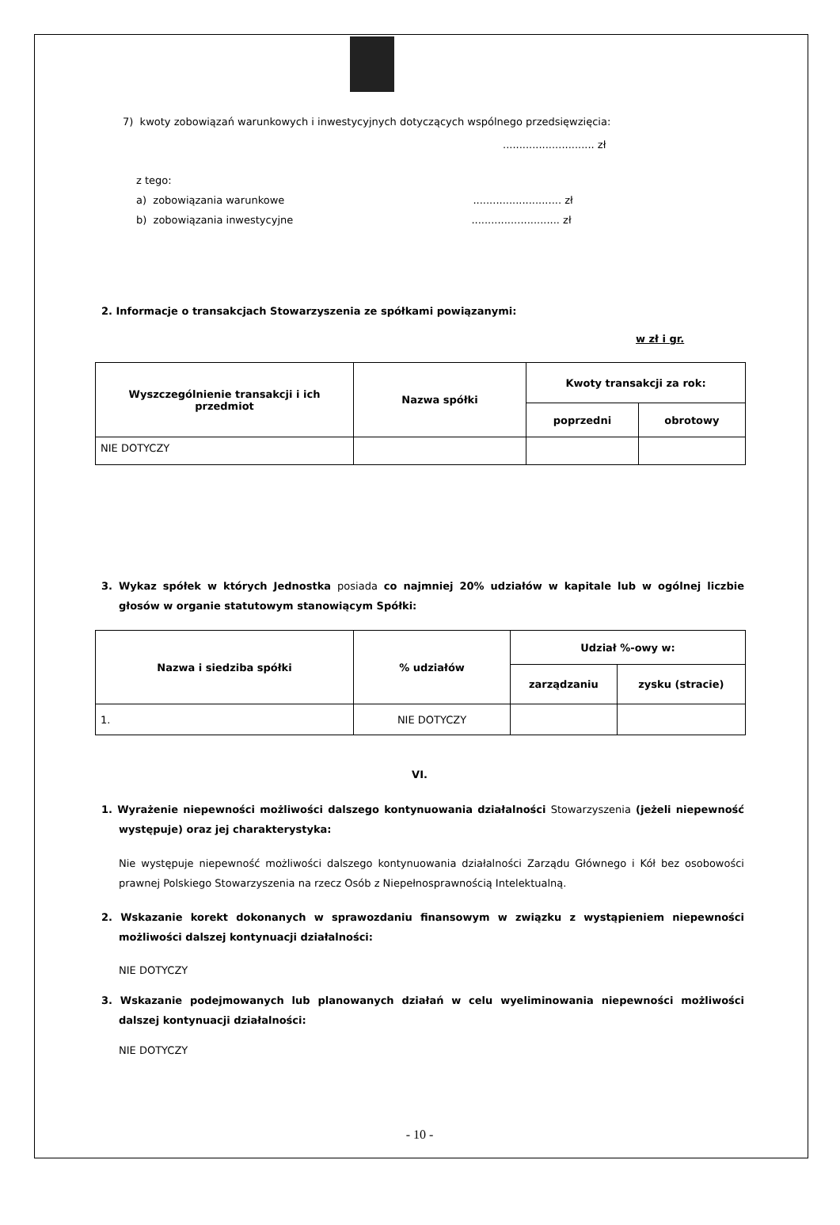7) kwoty zobowiązań warunkowych i inwestycyjnych dotyczących wspólnego przedsięwzięcia:
............................ zł
z tego:
a) zobowiązania warunkowe ........................... zł
b) zobowiązania inwestycyjne ........................... zł
2. Informacje o transakcjach Stowarzyszenia ze spółkami powiązanymi:
w zł i gr.
| Wyszczególnienie transakcji i ich przedmiot | Nazwa spółki | Kwoty transakcji za rok: | |
| --- | --- | --- | --- |
| | | poprzedni | obrotowy |
| NIE DOTYCZY | | | |
3. Wykaz spółek w których Jednostka posiada co najmniej 20% udziałów w kapitale lub w ogólnej liczbie głosów w organie statutowym stanowiącym Spółki:
| Nazwa i siedziba spółki | % udziałów | Udział %-owy w: | |
| --- | --- | --- | --- |
| | | zarządzaniu | zysku (stracie) |
| 1. | NIE DOTYCZY | | |
VI.
1. Wyrażenie niepewności możliwości dalszego kontynuowania działalności Stowarzyszenia (jeżeli niepewność występuje) oraz jej charakterystyka:
Nie występuje niepewność możliwości dalszego kontynuowania działalności Zarządu Głównego i Kół bez osobowości prawnej Polskiego Stowarzyszenia na rzecz Osób z Niepełnosprawnością Intelektualną.
2. Wskazanie korekt dokonanych w sprawozdaniu finansowym w związku z wystąpieniem niepewności możliwości dalszej kontynuacji działalności:
NIE DOTYCZY
3. Wskazanie podejmowanych lub planowanych działań w celu wyeliminowania niepewności możliwości dalszej kontynuacji działalności:
NIE DOTYCZY
- 10 -